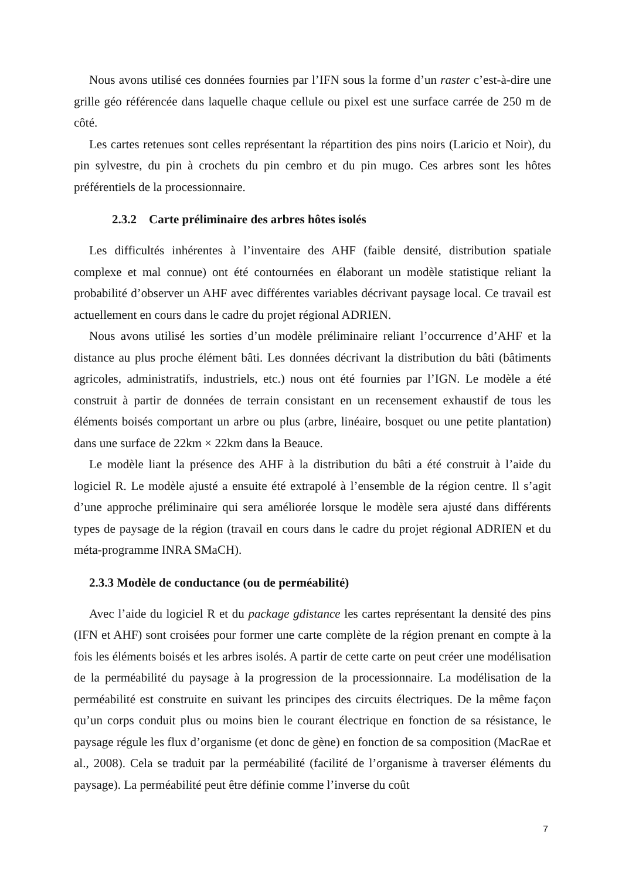Nous avons utilisé ces données fournies par l’IFN sous la forme d’un raster c’est-à-dire une grille géo référencée dans laquelle chaque cellule ou pixel est une surface carrée de 250 m de côté.
Les cartes retenues sont celles représentant la répartition des pins noirs (Laricio et Noir), du pin sylvestre, du pin à crochets du pin cembro et du pin mugo. Ces arbres sont les hôtes préférentiels de la processionnaire.
2.3.2 Carte préliminaire des arbres hôtes isolés
Les difficultés inhérentes à l’inventaire des AHF (faible densité, distribution spatiale complexe et mal connue) ont été contournées en élaborant un modèle statistique reliant la probabilité d’observer un AHF avec différentes variables décrivant paysage local. Ce travail est actuellement en cours dans le cadre du projet régional ADRIEN.
Nous avons utilisé les sorties d’un modèle préliminaire reliant l’occurrence d’AHF et la distance au plus proche élément bâti. Les données décrivant la distribution du bâti (bâtiments agricoles, administratifs, industriels, etc.) nous ont été fournies par l’IGN. Le modèle a été construit à partir de données de terrain consistant en un recensement exhaustif de tous les éléments boisés comportant un arbre ou plus (arbre, linéaire, bosquet ou une petite plantation) dans une surface de 22km × 22km dans la Beauce.
Le modèle liant la présence des AHF à la distribution du bâti a été construit à l’aide du logiciel R. Le modèle ajusté a ensuite été extrapolé à l’ensemble de la région centre. Il s’agit d’une approche préliminaire qui sera améliorée lorsque le modèle sera ajusté dans différents types de paysage de la région (travail en cours dans le cadre du projet régional ADRIEN et du méta-programme INRA SMaCH).
2.3.3 Modèle de conductance (ou de perméabilité)
Avec l’aide du logiciel R et du package gdistance les cartes représentant la densité des pins (IFN et AHF) sont croisées pour former une carte complète de la région prenant en compte à la fois les éléments boisés et les arbres isolés. A partir de cette carte on peut créer une modélisation de la perméabilité du paysage à la progression de la processionnaire. La modélisation de la perméabilité est construite en suivant les principes des circuits électriques. De la même façon qu’un corps conduit plus ou moins bien le courant électrique en fonction de sa résistance, le paysage régule les flux d’organisme (et donc de gène) en fonction de sa composition (MacRae et al., 2008). Cela se traduit par la perméabilité (facilité de l’organisme à traverser éléments du paysage). La perméabilité peut être définie comme l’inverse du coût
7